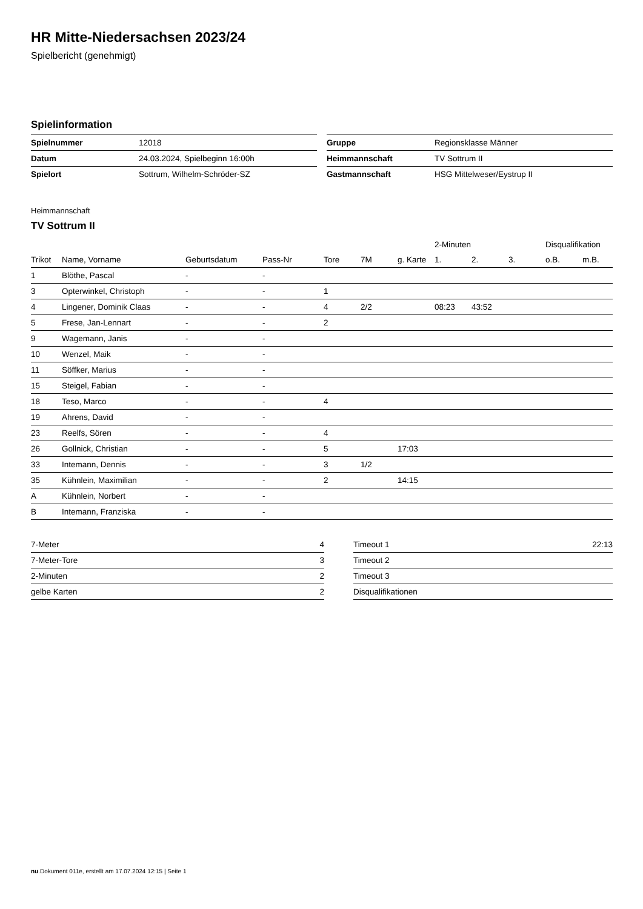HR Mitte-Niedersachsen 2023/24
Spielbericht (genehmigt)
Spielinformation
| Spielnummer | 12018 |
| Datum | 24.03.2024, Spielbeginn 16:00h |
| Spielort | Sottrum, Wilhelm-Schröder-SZ |
| Gruppe | Regionsklasse Männer |
| Heimmannschaft | TV Sottrum II |
| Gastmannschaft | HSG Mittelweser/Eystrup II |
Heimmannschaft
TV Sottrum II
| | | | | | | | 2-Minuten | | | Disqualifikation | |
| --- | --- | --- | --- | --- | --- | --- | --- | --- | --- | --- | --- |
| Trikot | Name, Vorname | Geburtsdatum | Pass-Nr | Tore | 7M | g. Karte | 1. | 2. | 3. | o.B. | m.B. |
| 1 | Blöthe, Pascal | - | - | | | | | | | | |
| 3 | Opterwinkel, Christoph | - | - | 1 | | | | | | | |
| 4 | Lingener, Dominik Claas | - | - | 4 | 2/2 | | 08:23 | 43:52 | | | |
| 5 | Frese, Jan-Lennart | - | - | 2 | | | | | | | |
| 9 | Wagemann, Janis | - | - | | | | | | | | |
| 10 | Wenzel, Maik | - | - | | | | | | | | |
| 11 | Söffker, Marius | - | - | | | | | | | | |
| 15 | Steigel, Fabian | - | - | | | | | | | | |
| 18 | Teso, Marco | - | - | 4 | | | | | | | |
| 19 | Ahrens, David | - | - | | | | | | | | |
| 23 | Reelfs, Sören | - | - | 4 | | | | | | | |
| 26 | Gollnick, Christian | - | - | 5 | | 17:03 | | | | | |
| 33 | Intemann, Dennis | - | - | 3 | 1/2 | | | | | | |
| 35 | Kühnlein, Maximilian | - | - | 2 | | 14:15 | | | | | |
| A | Kühnlein, Norbert | - | - | | | | | | | | |
| B | Intemann, Franziska | - | - | | | | | | | | |
| 7-Meter | 4 |
| 7-Meter-Tore | 3 |
| 2-Minuten | 2 |
| gelbe Karten | 2 |
| Timeout 1 | 22:13 |
| Timeout 2 | |
| Timeout 3 | |
| Disqualifikationen | |
nu.Dokument 011e, erstellt am 17.07.2024 12:15 | Seite 1